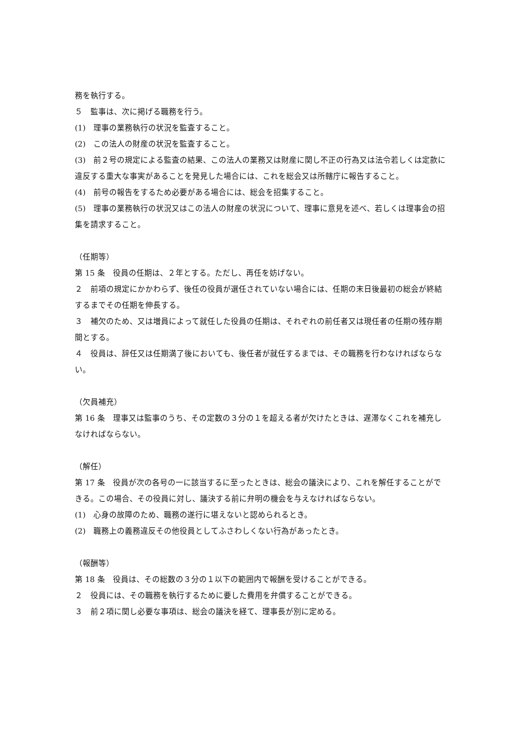務を執行する。
５　監事は、次に掲げる職務を行う。
(1)　理事の業務執行の状況を監査すること。
(2)　この法人の財産の状況を監査すること。
(3)　前２号の規定による監査の結果、この法人の業務又は財産に関し不正の行為又は法令若しくは定款に違反する重大な事実があることを発見した場合には、これを総会又は所轄庁に報告すること。
(4)　前号の報告をするため必要がある場合には、総会を招集すること。
(5)　理事の業務執行の状況又はこの法人の財産の状況について、理事に意見を述べ、若しくは理事会の招集を請求すること。
（任期等）
第 15 条　役員の任期は、２年とする。ただし、再任を妨げない。
２　前項の規定にかかわらず、後任の役員が選任されていない場合には、任期の末日後最初の総会が終結するまでその任期を伸長する。
３　補欠のため、又は増員によって就任した役員の任期は、それぞれの前任者又は現任者の任期の残存期間とする。
４　役員は、辞任又は任期満了後においても、後任者が就任するまでは、その職務を行わなければならない。
（欠員補充）
第 16 条　理事又は監事のうち、その定数の３分の１を超える者が欠けたときは、遅滞なくこれを補充しなければならない。
（解任）
第 17 条　役員が次の各号の一に該当するに至ったときは、総会の議決により、これを解任することができる。この場合、その役員に対し、議決する前に弁明の機会を与えなければならない。
(1)　心身の故障のため、職務の遂行に堪えないと認められるとき。
(2)　職務上の義務違反その他役員としてふさわしくない行為があったとき。
（報酬等）
第 18 条　役員は、その総数の３分の１以下の範囲内で報酬を受けることができる。
２　役員には、その職務を執行するために要した費用を弁償することができる。
３　前２項に関し必要な事項は、総会の議決を経て、理事長が別に定める。